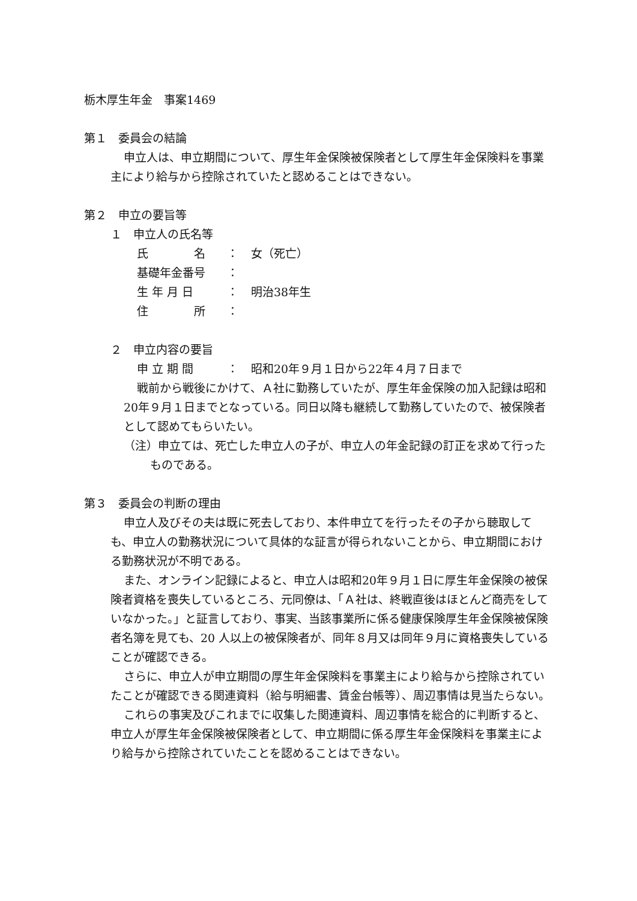栃木厚生年金　事案1469
第１　委員会の結論
申立人は、申立期間について、厚生年金保険被保険者として厚生年金保険料を事業主により給与から控除されていたと認めることはできない。
第２　申立の要旨等
１　申立人の氏名等
| 氏 名 | ： | 女（死亡） |
| 基礎年金番号 | ： | |
| 生 年 月 日 | ： | 明治38年生 |
| 住 所 | ： | |
２　申立内容の要旨
| 申 立 期 間 | ： | 昭和20年９月１日から22年４月７日まで |
戦前から戦後にかけて、Ａ社に勤務していたが、厚生年金保険の加入記録は昭和20年９月１日までとなっている。同日以降も継続して勤務していたので、被保険者として認めてもらいたい。
（注）申立ては、死亡した申立人の子が、申立人の年金記録の訂正を求めて行ったものである。
第３　委員会の判断の理由
申立人及びその夫は既に死去しており、本件申立てを行ったその子から聴取しても、申立人の勤務状況について具体的な証言が得られないことから、申立期間における勤務状況が不明である。
また、オンライン記録によると、申立人は昭和20年９月１日に厚生年金保険の被保険者資格を喪失しているところ、元同僚は、「Ａ社は、終戦直後はほとんど商売をしていなかった。」と証言しており、事実、当該事業所に係る健康保険厚生年金保険被保険者名簿を見ても、20 人以上の被保険者が、同年８月又は同年９月に資格喪失していることが確認できる。
さらに、申立人が申立期間の厚生年金保険料を事業主により給与から控除されていたことが確認できる関連資料（給与明細書、賃金台帳等）、周辺事情は見当たらない。
これらの事実及びこれまでに収集した関連資料、周辺事情を総合的に判断すると、申立人が厚生年金保険被保険者として、申立期間に係る厚生年金保険料を事業主により給与から控除されていたことを認めることはできない。